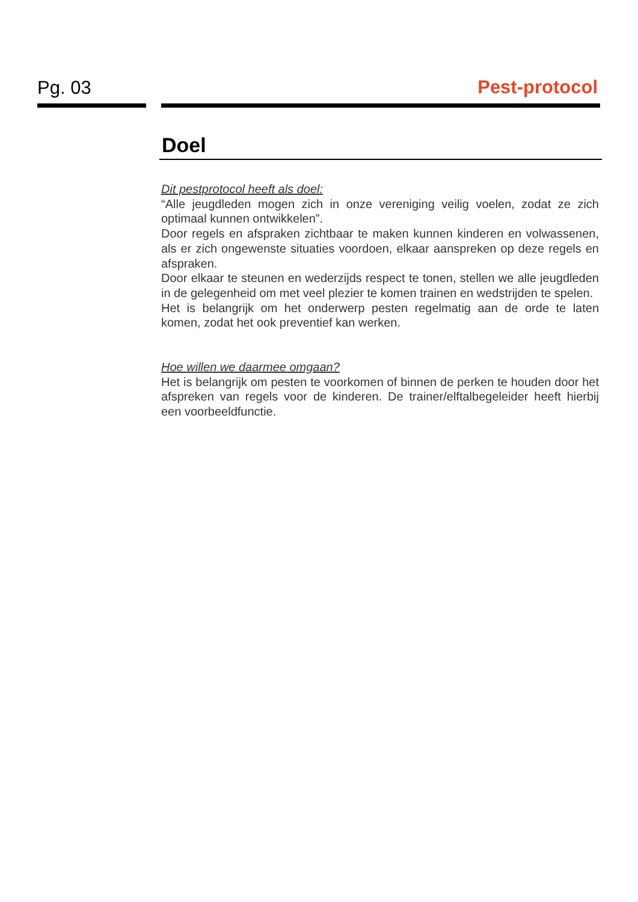Pg. 03
Pest-protocol
Doel
Dit pestprotocol heeft als doel:
“Alle jeugdleden mogen zich in onze vereniging veilig voelen, zodat ze zich optimaal kunnen ontwikkelen”.
Door regels en afspraken zichtbaar te maken kunnen kinderen en volwassenen, als er zich ongewenste situaties voordoen, elkaar aanspreken op deze regels en afspraken.
Door elkaar te steunen en wederzijds respect te tonen, stellen we alle jeugdleden in de gelegenheid om met veel plezier te komen trainen en wedstrijden te spelen.
Het is belangrijk om het onderwerp pesten regelmatig aan de orde te laten komen, zodat het ook preventief kan werken.
Hoe willen we daarmee omgaan?
Het is belangrijk om pesten te voorkomen of binnen de perken te houden door het afspreken van regels voor de kinderen. De trainer/elftalbegeleider heeft hierbij een voorbeeldfunctie.